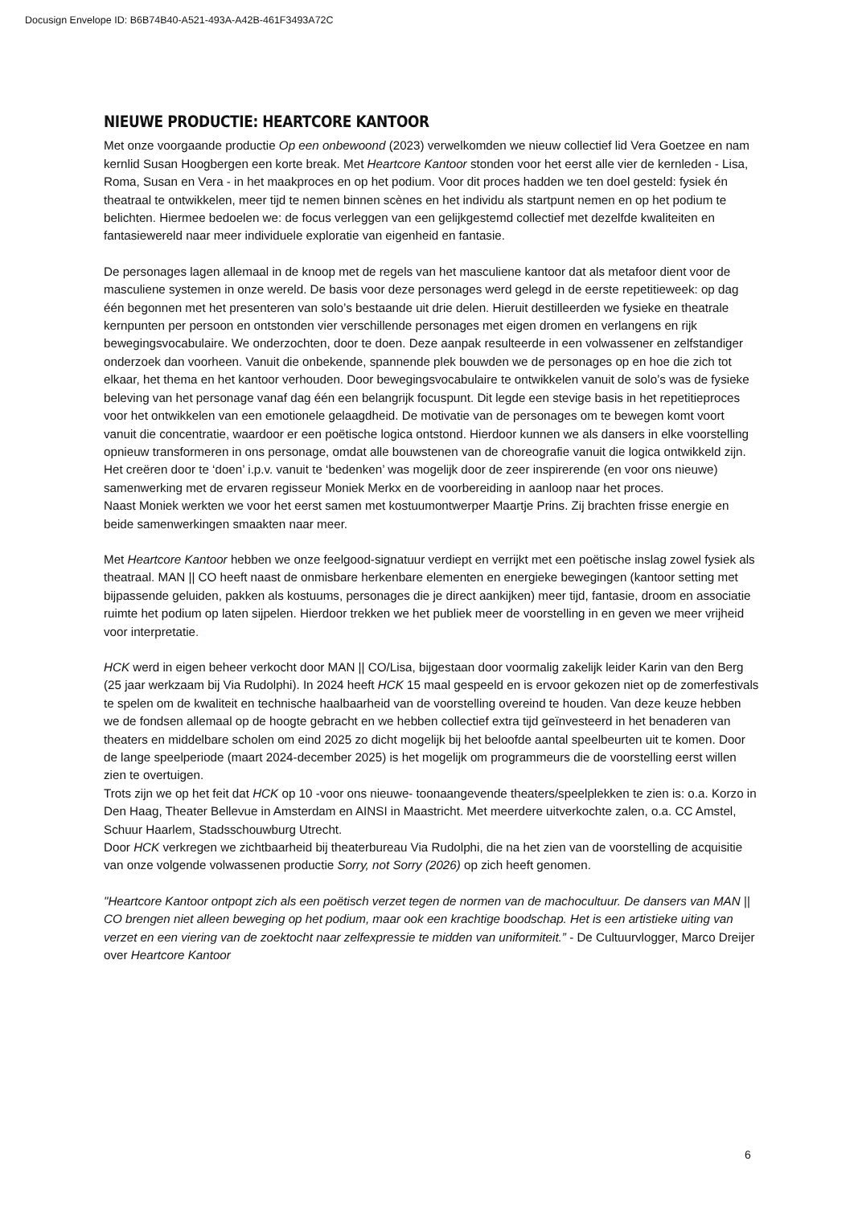Docusign Envelope ID: B6B74B40-A521-493A-A42B-461F3493A72C
NIEUWE PRODUCTIE: HEARTCORE KANTOOR
Met onze voorgaande productie Op een onbewoond (2023) verwelkomden we nieuw collectief lid Vera Goetzee en nam kernlid Susan Hoogbergen een korte break. Met Heartcore Kantoor stonden voor het eerst alle vier de kernleden - Lisa, Roma, Susan en Vera - in het maakproces en op het podium. Voor dit proces hadden we ten doel gesteld: fysiek én theatraal te ontwikkelen, meer tijd te nemen binnen scènes en het individu als startpunt nemen en op het podium te belichten. Hiermee bedoelen we: de focus verleggen van een gelijkgestemd collectief met dezelfde kwaliteiten en fantasiewereld naar meer individuele exploratie van eigenheid en fantasie.
De personages lagen allemaal in de knoop met de regels van het masculiene kantoor dat als metafoor dient voor de masculiene systemen in onze wereld. De basis voor deze personages werd gelegd in de eerste repetitieweek: op dag één begonnen met het presenteren van solo’s bestaande uit drie delen. Hieruit destilleerden we fysieke en theatrale kernpunten per persoon en ontstonden vier verschillende personages met eigen dromen en verlangens en rijk bewegingsvocabulaire. We onderzochten, door te doen. Deze aanpak resulteerde in een volwassener en zelfstandiger onderzoek dan voorheen. Vanuit die onbekende, spannende plek bouwden we de personages op en hoe die zich tot elkaar, het thema en het kantoor verhouden. Door bewegingsvocabulaire te ontwikkelen vanuit de solo’s was de fysieke beleving van het personage vanaf dag één een belangrijk focuspunt. Dit legde een stevige basis in het repetitieproces voor het ontwikkelen van een emotionele gelaagdheid. De motivatie van de personages om te bewegen komt voort vanuit die concentratie, waardoor er een poëtische logica ontstond. Hierdoor kunnen we als dansers in elke voorstelling opnieuw transformeren in ons personage, omdat alle bouwstenen van de choreografie vanuit die logica ontwikkeld zijn. Het creëren door te ‘doen’ i.p.v. vanuit te ‘bedenken’ was mogelijk door de zeer inspirerende (en voor ons nieuwe) samenwerking met de ervaren regisseur Moniek Merkx en de voorbereiding in aanloop naar het proces.
Naast Moniek werkten we voor het eerst samen met kostuumontwerper Maartje Prins. Zij brachten frisse energie en beide samenwerkingen smaakten naar meer.
Met Heartcore Kantoor hebben we onze feelgood-signatuur verdiept en verrijkt met een poëtische inslag zowel fysiek als theatraal. MAN || CO heeft naast de onmisbare herkenbare elementen en energieke bewegingen (kantoor setting met bijpassende geluiden, pakken als kostuums, personages die je direct aankijken) meer tijd, fantasie, droom en associatie ruimte het podium op laten sijpelen. Hierdoor trekken we het publiek meer de voorstelling in en geven we meer vrijheid voor interpretatie.
HCK werd in eigen beheer verkocht door MAN || CO/Lisa, bijgestaan door voormalig zakelijk leider Karin van den Berg (25 jaar werkzaam bij Via Rudolphi). In 2024 heeft HCK 15 maal gespeeld en is ervoor gekozen niet op de zomerfestivals te spelen om de kwaliteit en technische haalbaarheid van de voorstelling overeind te houden. Van deze keuze hebben we de fondsen allemaal op de hoogte gebracht en we hebben collectief extra tijd geïnvesteerd in het benaderen van theaters en middelbare scholen om eind 2025 zo dicht mogelijk bij het beloofde aantal speelbeurten uit te komen. Door de lange speelperiode (maart 2024-december 2025) is het mogelijk om programmeurs die de voorstelling eerst willen zien te overtuigen.
Trots zijn we op het feit dat HCK op 10 -voor ons nieuwe- toonaangevende theaters/speelplekken te zien is: o.a. Korzo in Den Haag, Theater Bellevue in Amsterdam en AINSI in Maastricht. Met meerdere uitverkochte zalen, o.a. CC Amstel, Schuur Haarlem, Stadsschouwburg Utrecht.
Door HCK verkregen we zichtbaarheid bij theaterbureau Via Rudolphi, die na het zien van de voorstelling de acquisitie van onze volgende volwassenen productie Sorry, not Sorry (2026) op zich heeft genomen.
"Heartcore Kantoor ontpopt zich als een poëtisch verzet tegen de normen van de machocultuur. De dansers van MAN || CO brengen niet alleen beweging op het podium, maar ook een krachtige boodschap. Het is een artistieke uiting van verzet en een viering van de zoektocht naar zelfexpressie te midden van uniformiteit.” - De Cultuurvlogger, Marco Dreijer over Heartcore Kantoor
6